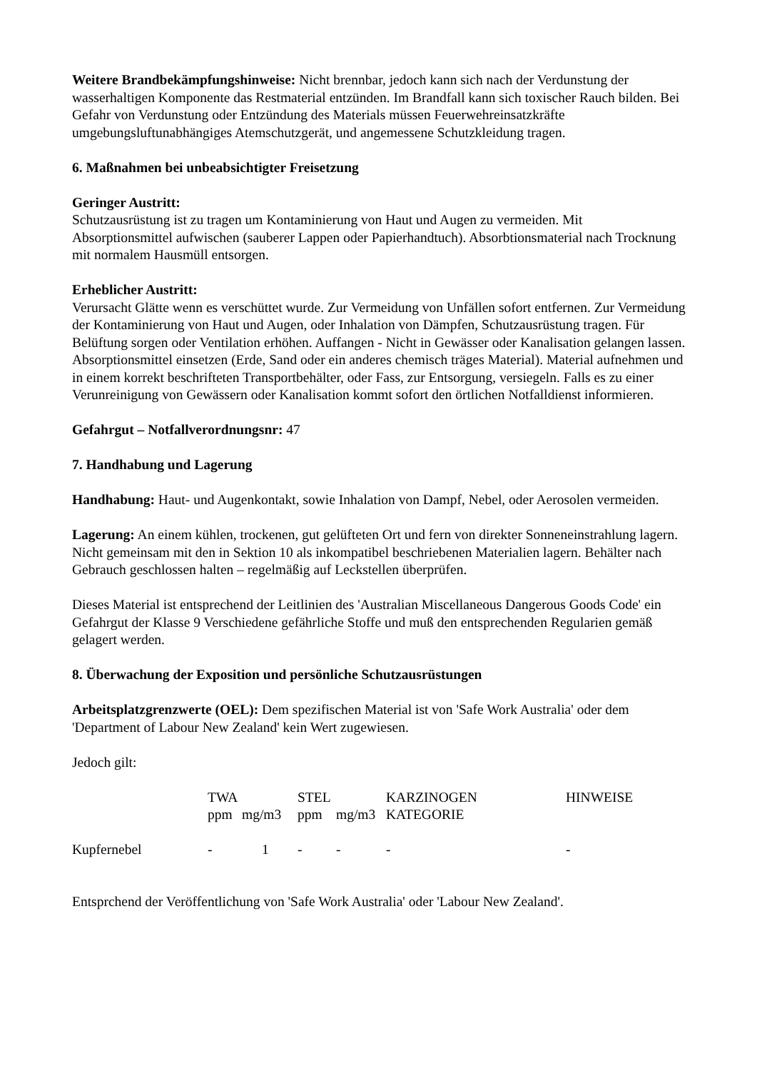Weitere Brandbekämpfungshinweise: Nicht brennbar, jedoch kann sich nach der Verdunstung der wasserhaltigen Komponente das Restmaterial entzünden. Im Brandfall kann sich toxischer Rauch bilden. Bei Gefahr von Verdunstung oder Entzündung des Materials müssen Feuerwehreinsatzkräfte umgebungsluftunabhängiges Atemschutzgerät, und angemessene Schutzkleidung tragen.
6. Maßnahmen bei unbeabsichtigter Freisetzung
Geringer Austritt:
Schutzausrüstung ist zu tragen um Kontaminierung von Haut und Augen zu vermeiden. Mit Absorptionsmittel aufwischen (sauberer Lappen oder Papierhandtuch). Absorbtionsmaterial nach Trocknung mit normalem Hausmüll entsorgen.
Erheblicher Austritt:
Verursacht Glätte wenn es verschüttet wurde. Zur Vermeidung von Unfällen sofort entfernen. Zur Vermeidung der Kontaminierung von Haut und Augen, oder Inhalation von Dämpfen, Schutzausrüstung tragen. Für Belüftung sorgen oder Ventilation erhöhen. Auffangen - Nicht in Gewässer oder Kanalisation gelangen lassen. Absorptionsmittel einsetzen (Erde, Sand oder ein anderes chemisch träges Material). Material aufnehmen und in einem korrekt beschrifteten Transportbehälter, oder Fass, zur Entsorgung, versiegeln. Falls es zu einer Verunreinigung von Gewässern oder Kanalisation kommt sofort den örtlichen Notfalldienst informieren.
Gefahrgut – Notfallverordnungsnr: 47
7. Handhabung und Lagerung
Handhabung: Haut- und Augenkontakt, sowie Inhalation von Dampf, Nebel, oder Aerosolen vermeiden.
Lagerung: An einem kühlen, trockenen, gut gelüfteten Ort und fern von direkter Sonneneinstrahlung lagern. Nicht gemeinsam mit den in Sektion 10 als inkompatibel beschriebenen Materialien lagern. Behälter nach Gebrauch geschlossen halten – regelmäßig auf Leckstellen überprüfen.
Dieses Material ist entsprechend der Leitlinien des 'Australian Miscellaneous Dangerous Goods Code' ein Gefahrgut der Klasse 9 Verschiedene gefährliche Stoffe und muß den entsprechenden Regularien gemäß gelagert werden.
8. Überwachung der Exposition und persönliche Schutzausrüstungen
Arbeitsplatzgrenzwerte (OEL): Dem spezifischen Material ist von 'Safe Work Australia' oder dem 'Department of Labour New Zealand' kein Wert zugewiesen.
Jedoch gilt:
| | TWA | | STEL | | KARZINOGEN | HINWEISE |
| | ppm | mg/m3 | ppm | mg/m3 | KATEGORIE | |
| Kupfernebel | - | 1 | - | - | - | - |
Entsprchend der Veröffentlichung von 'Safe Work Australia' oder 'Labour New Zealand'.